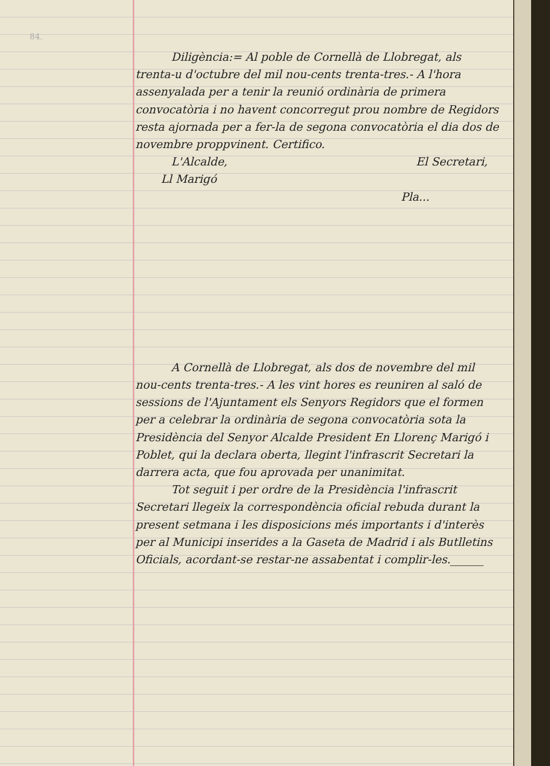84.
Diligència:= Al poble de Cornellà de Llobregat, als trenta-u d'octubre del mil nou-cents trenta-tres.- A l'hora assenyalada per a tenir la reunió ordinària de primera convocatòria i no havent concorregut prou nombre de Regidors resta ajornada per a fer-la de segona convocatòria el dia dos de novembre proppvinent. Certifico.
L'Alcalde, El Secretari,
Ll Marigó
Pla...
A Cornellà de Llobregat, als dos de novembre del mil nou-cents trenta-tres.- A les vint hores es reuniren al saló de sessions de l'Ajuntament els Senyors Regidors que el formen per a celebrar la ordinària de segona convocatòria sota la Presidència del Senyor Alcalde President En Llorenç Marigó i Poblet, qui la declara oberta, llegint l'infrascrit Secretari la darrera acta, que fou aprovada per unanimitat.
Tot seguit i per ordre de la Presidència l'infrascrit Secretari llegeix la correspondència oficial rebuda durant la present setmana i les disposicions més importants i d'interès per al Municipi inserides a la Gaseta de Madrid i als Butlletins Oficials, acordant-se restar-ne assabentat i complir-les.______